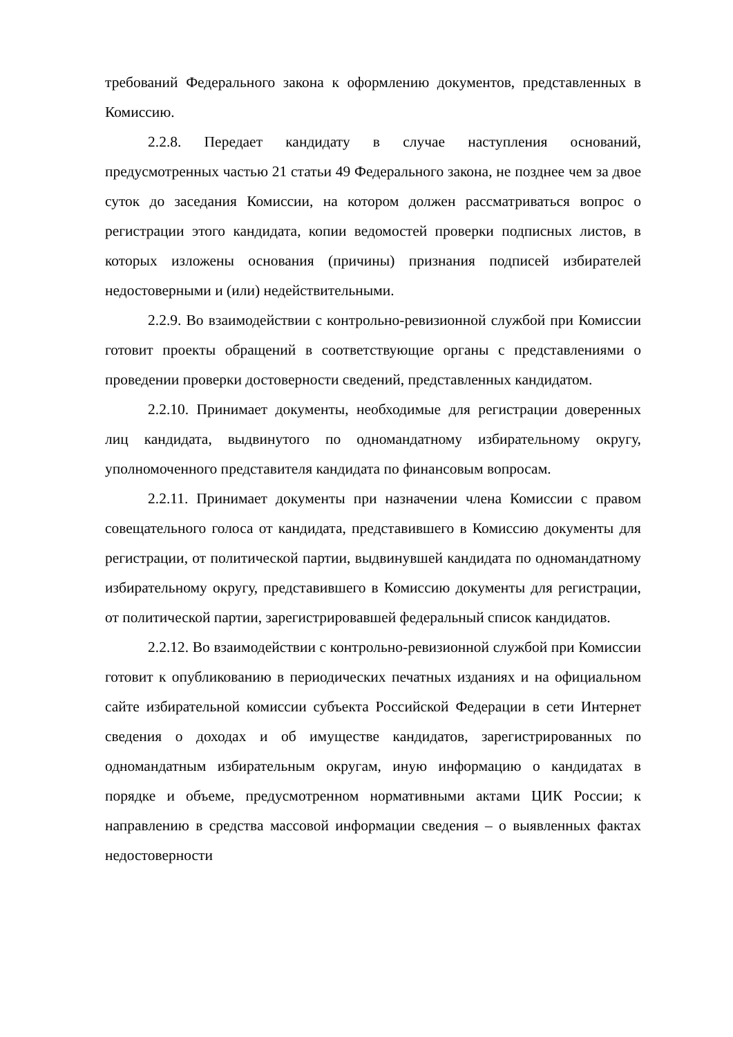требований Федерального закона к оформлению документов, представленных в Комиссию.
2.2.8. Передает кандидату в случае наступления оснований, предусмотренных частью 21 статьи 49 Федерального закона, не позднее чем за двое суток до заседания Комиссии, на котором должен рассматриваться вопрос о регистрации этого кандидата, копии ведомостей проверки подписных листов, в которых изложены основания (причины) признания подписей избирателей недостоверными и (или) недействительными.
2.2.9. Во взаимодействии с контрольно-ревизионной службой при Комиссии готовит проекты обращений в соответствующие органы с представлениями о проведении проверки достоверности сведений, представленных кандидатом.
2.2.10. Принимает документы, необходимые для регистрации доверенных лиц кандидата, выдвинутого по одномандатному избирательному округу, уполномоченного представителя кандидата по финансовым вопросам.
2.2.11. Принимает документы при назначении члена Комиссии с правом совещательного голоса от кандидата, представившего в Комиссию документы для регистрации, от политической партии, выдвинувшей кандидата по одномандатному избирательному округу, представившего в Комиссию документы для регистрации, от политической партии, зарегистрировавшей федеральный список кандидатов.
2.2.12. Во взаимодействии с контрольно-ревизионной службой при Комиссии готовит к опубликованию в периодических печатных изданиях и на официальном сайте избирательной комиссии субъекта Российской Федерации в сети Интернет сведения о доходах и об имуществе кандидатов, зарегистрированных по одномандатным избирательным округам, иную информацию о кандидатах в порядке и объеме, предусмотренном нормативными актами ЦИК России; к направлению в средства массовой информации сведения – о выявленных фактах недостоверности